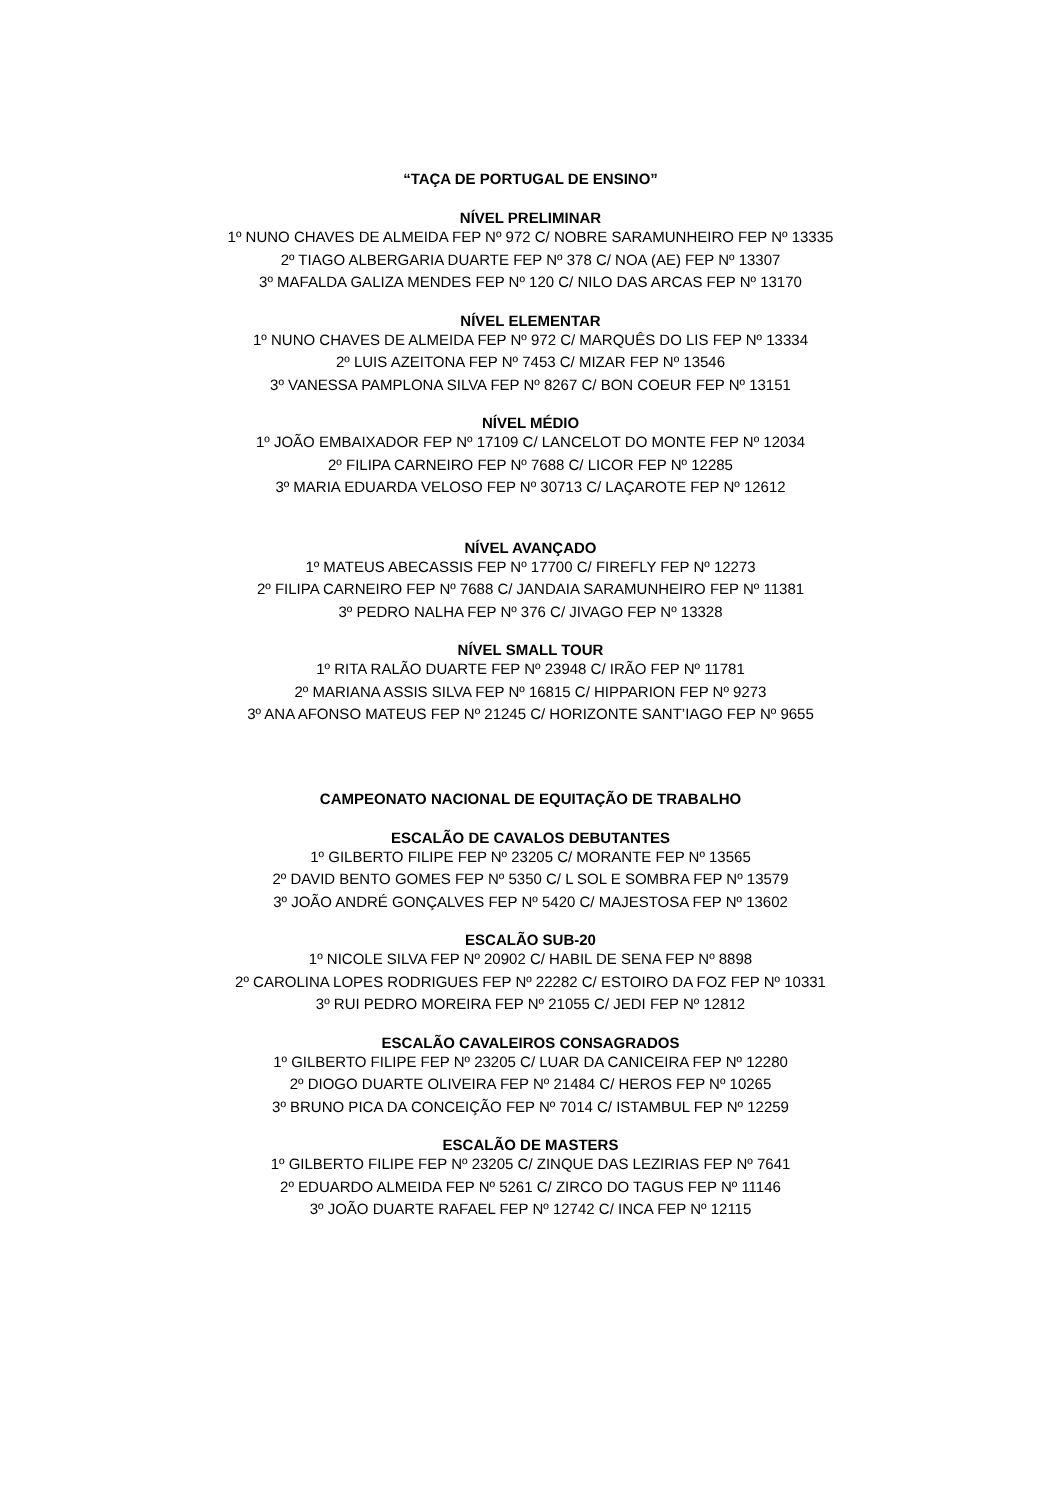“TAÇA DE PORTUGAL DE ENSINO”
NÍVEL PRELIMINAR
1º NUNO CHAVES DE ALMEIDA FEP Nº 972 C/ NOBRE SARAMUNHEIRO FEP Nº 13335
2º TIAGO ALBERGARIA DUARTE FEP Nº 378 C/ NOA (AE) FEP Nº 13307
3º MAFALDA GALIZA MENDES FEP Nº 120 C/ NILO DAS ARCAS FEP Nº 13170
NÍVEL ELEMENTAR
1º NUNO CHAVES DE ALMEIDA FEP Nº 972 C/ MARQUÊS DO LIS FEP Nº 13334
2º LUIS AZEITONA FEP Nº 7453 C/ MIZAR FEP Nº 13546
3º VANESSA PAMPLONA SILVA FEP Nº 8267 C/ BON COEUR FEP Nº 13151
NÍVEL MÉDIO
1º JOÃO EMBAIXADOR FEP Nº 17109 C/ LANCELOT DO MONTE FEP Nº 12034
2º FILIPA CARNEIRO FEP Nº 7688 C/ LICOR FEP Nº 12285
3º MARIA EDUARDA VELOSO FEP Nº 30713 C/ LAÇAROTE FEP Nº 12612
NÍVEL AVANÇADO
1º MATEUS ABECASSIS FEP Nº 17700 C/ FIREFLY FEP Nº 12273
2º FILIPA CARNEIRO FEP Nº 7688 C/ JANDAIA SARAMUNHEIRO FEP Nº 11381
3º PEDRO NALHA FEP Nº 376 C/ JIVAGO FEP Nº 13328
NÍVEL SMALL TOUR
1º RITA RALÃO DUARTE FEP Nº 23948 C/ IRÃO FEP Nº 11781
2º MARIANA ASSIS SILVA FEP Nº 16815 C/ HIPPARION FEP Nº 9273
3º ANA AFONSO MATEUS FEP Nº 21245 C/ HORIZONTE SANT’IAGO FEP Nº 9655
CAMPEONATO NACIONAL DE EQUITAÇÃO DE TRABALHO
ESCALÃO DE CAVALOS DEBUTANTES
1º GILBERTO FILIPE FEP Nº 23205 C/ MORANTE FEP Nº 13565
2º DAVID BENTO GOMES FEP Nº 5350 C/ L SOL E SOMBRA FEP Nº 13579
3º JOÃO ANDRÉ GONÇALVES FEP Nº 5420 C/ MAJESTOSA FEP Nº 13602
ESCALÃO SUB-20
1º NICOLE SILVA FEP Nº 20902 C/ HABIL DE SENA FEP Nº 8898
2º CAROLINA LOPES RODRIGUES FEP Nº 22282 C/ ESTOIRO DA FOZ FEP Nº 10331
3º RUI PEDRO MOREIRA FEP Nº 21055 C/ JEDI FEP Nº 12812
ESCALÃO CAVALEIROS CONSAGRADOS
1º GILBERTO FILIPE FEP Nº 23205 C/ LUAR DA CANICEIRA FEP Nº 12280
2º DIOGO DUARTE OLIVEIRA FEP Nº 21484 C/ HEROS FEP Nº 10265
3º BRUNO PICA DA CONCEIÇÃO FEP Nº 7014 C/ ISTAMBUL FEP Nº 12259
ESCALÃO DE MASTERS
1º GILBERTO FILIPE FEP Nº 23205 C/ ZINQUE DAS LEZIRIAS FEP Nº 7641
2º EDUARDO ALMEIDA FEP Nº 5261 C/ ZIRCO DO TAGUS FEP Nº 11146
3º JOÃO DUARTE RAFAEL FEP Nº 12742 C/ INCA FEP Nº 12115